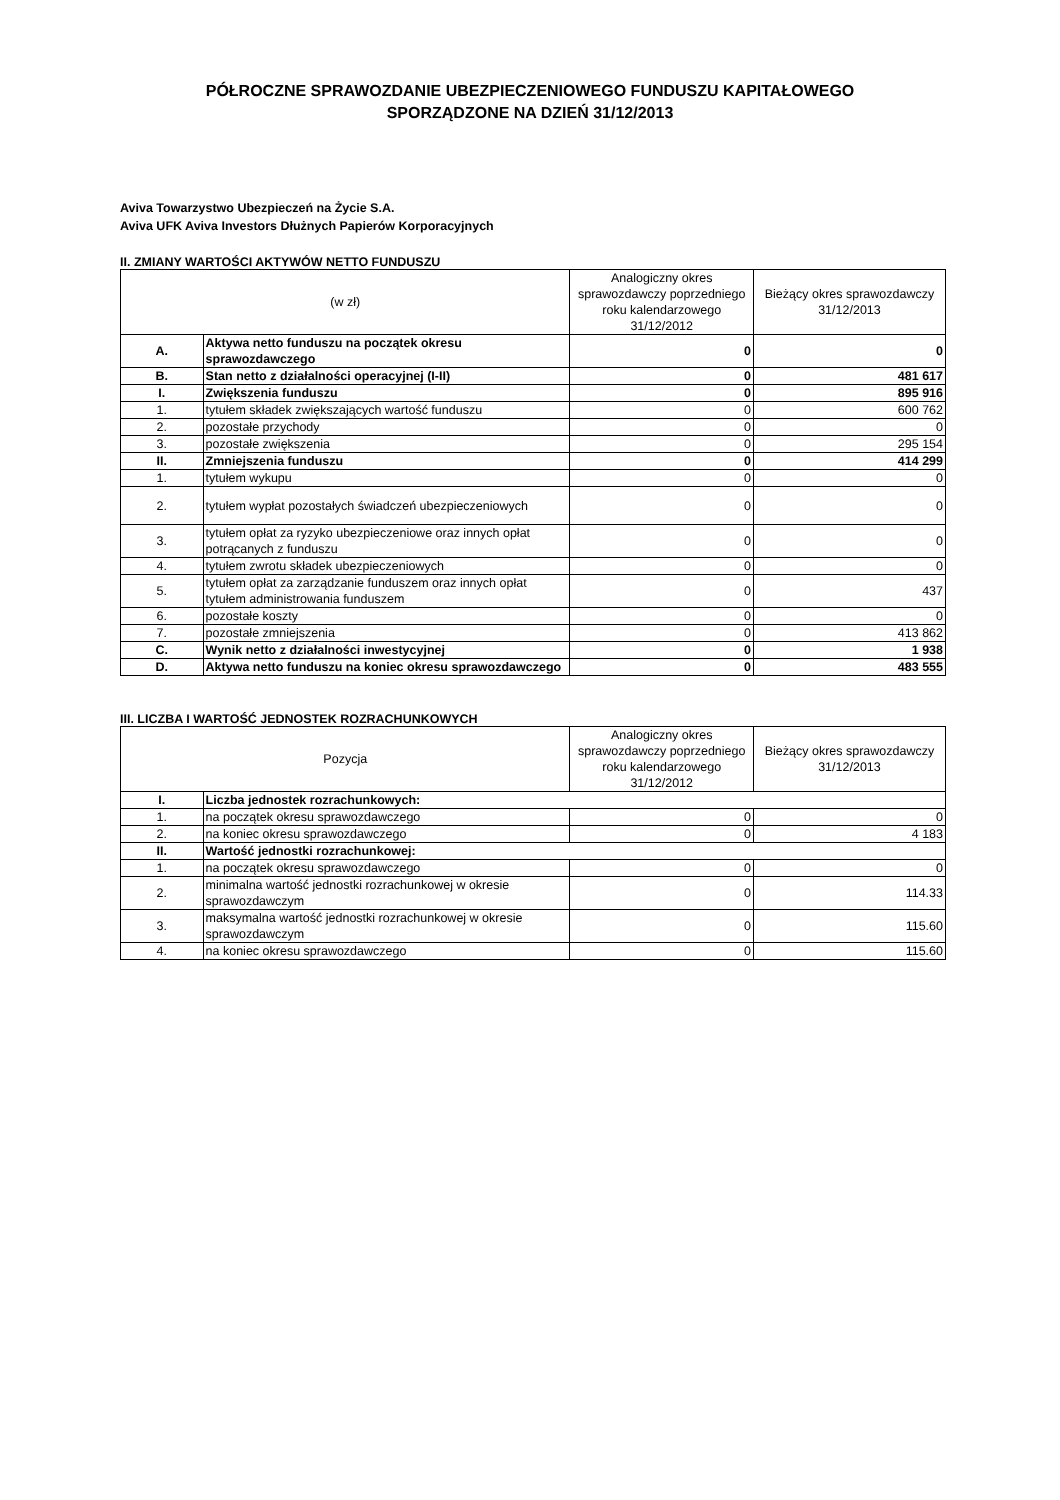PÓŁROCZNE SPRAWOZDANIE UBEZPIECZENIOWEGO FUNDUSZU KAPITAŁOWEGO
SPORZĄDZONE NA DZIEŃ 31/12/2013
Aviva Towarzystwo Ubezpieczeń na Życie S.A.
Aviva UFK Aviva Investors Dłużnych Papierów Korporacyjnych
II. ZMIANY WARTOŚCI AKTYWÓW NETTO FUNDUSZU
| (w zł) | | Analogiczny okres sprawozdawczy poprzedniego roku kalendarzowego 31/12/2012 | Bieżący okres sprawozdawczy 31/12/2013 |
| --- | --- | --- | --- |
| A. | Aktywa netto funduszu na początek okresu sprawozdawczego | 0 | 0 |
| B. | Stan netto z działalności operacyjnej (I-II) | 0 | 481 617 |
| I. | Zwiększenia funduszu | 0 | 895 916 |
| 1. | tytułem składek zwiększających wartość funduszu | 0 | 600 762 |
| 2. | pozostałe przychody | 0 | 0 |
| 3. | pozostałe zwiększenia | 0 | 295 154 |
| II. | Zmniejszenia funduszu | 0 | 414 299 |
| 1. | tytułem wykupu | 0 | 0 |
| 2. | tytułem wypłat pozostałych świadczeń ubezpieczeniowych | 0 | 0 |
| 3. | tytułem opłat za ryzyko ubezpieczeniowe oraz innych opłat potrącanych z funduszu | 0 | 0 |
| 4. | tytułem zwrotu składek ubezpieczeniowych | 0 | 0 |
| 5. | tytułem opłat za zarządzanie funduszem oraz innych opłat tytułem administrowania funduszem | 0 | 437 |
| 6. | pozostałe koszty | 0 | 0 |
| 7. | pozostałe zmniejszenia | 0 | 413 862 |
| C. | Wynik netto z działalności inwestycyjnej | 0 | 1 938 |
| D. | Aktywa netto funduszu na koniec okresu sprawozdawczego | 0 | 483 555 |
III. LICZBA I WARTOŚĆ JEDNOSTEK ROZRACHUNKOWYCH
| Pozycja | | Analogiczny okres sprawozdawczy poprzedniego roku kalendarzowego 31/12/2012 | Bieżący okres sprawozdawczy 31/12/2013 |
| --- | --- | --- | --- |
| I. | Liczba jednostek rozrachunkowych: | | |
| 1. | na początek okresu sprawozdawczego | 0 | 0 |
| 2. | na koniec okresu sprawozdawczego | 0 | 4 183 |
| II. | Wartość jednostki rozrachunkowej: | | |
| 1. | na początek okresu sprawozdawczego | 0 | 0 |
| 2. | minimalna wartość jednostki rozrachunkowej w okresie sprawozdawczym | 0 | 114.33 |
| 3. | maksymalna wartość jednostki rozrachunkowej w okresie sprawozdawczym | 0 | 115.60 |
| 4. | na koniec okresu sprawozdawczego | 0 | 115.60 |